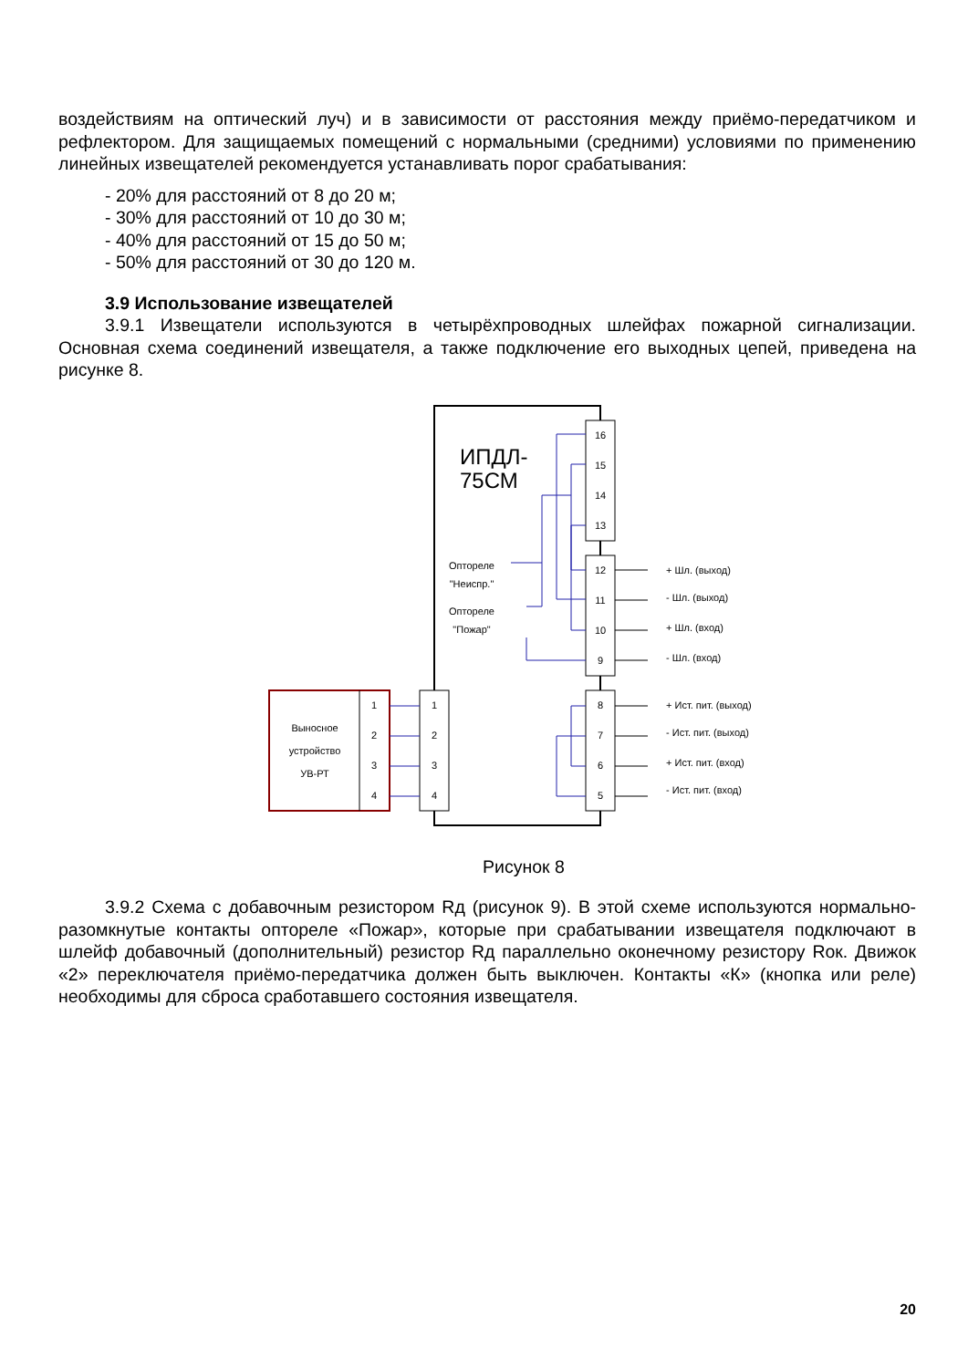воздействиям на оптический луч) и в зависимости от расстояния между приёмо-передатчиком и рефлектором. Для защищаемых помещений с нормальными (средними) условиями по применению линейных извещателей рекомендуется устанавливать порог срабатывания:
- 20% для расстояний от 8 до 20 м;
- 30% для расстояний от 10 до 30 м;
- 40% для расстояний от 15 до 50 м;
- 50% для расстояний от 30 до 120 м.
3.9 Использование извещателей
3.9.1 Извещатели используются в четырёхпроводных шлейфах пожарной сигнализации. Основная схема соединений извещателя, а также подключение его выходных цепей, приведена на рисунке 8.
ИПДЛ-
75СМ
16
15
14
13
12
11
10
9
8
7
6
5
1
2
3
4
Выносное
устройство
УВ-РТ
1
2
3
4
Оптореле
"Неиспр."
Оптореле
"Пожар"
+ Шл. (выход)
- Шл. (выход)
+ Шл. (вход)
- Шл. (вход)
+ Ист. пит. (выход)
- Ист. пит. (выход)
+ Ист. пит. (вход)
- Ист. пит. (вход)
Рисунок 8
3.9.2 Схема с добавочным резистором Rд (рисунок 9). В этой схеме используются нормально-разомкнутые контакты оптореле «Пожар», которые при срабатывании извещателя подключают в шлейф добавочный (дополнительный) резистор Rд параллельно оконечному резистору Rок. Движок «2» переключателя приёмо-передатчика должен быть выключен. Контакты «К» (кнопка или реле) необходимы для сброса сработавшего состояния извещателя.
20